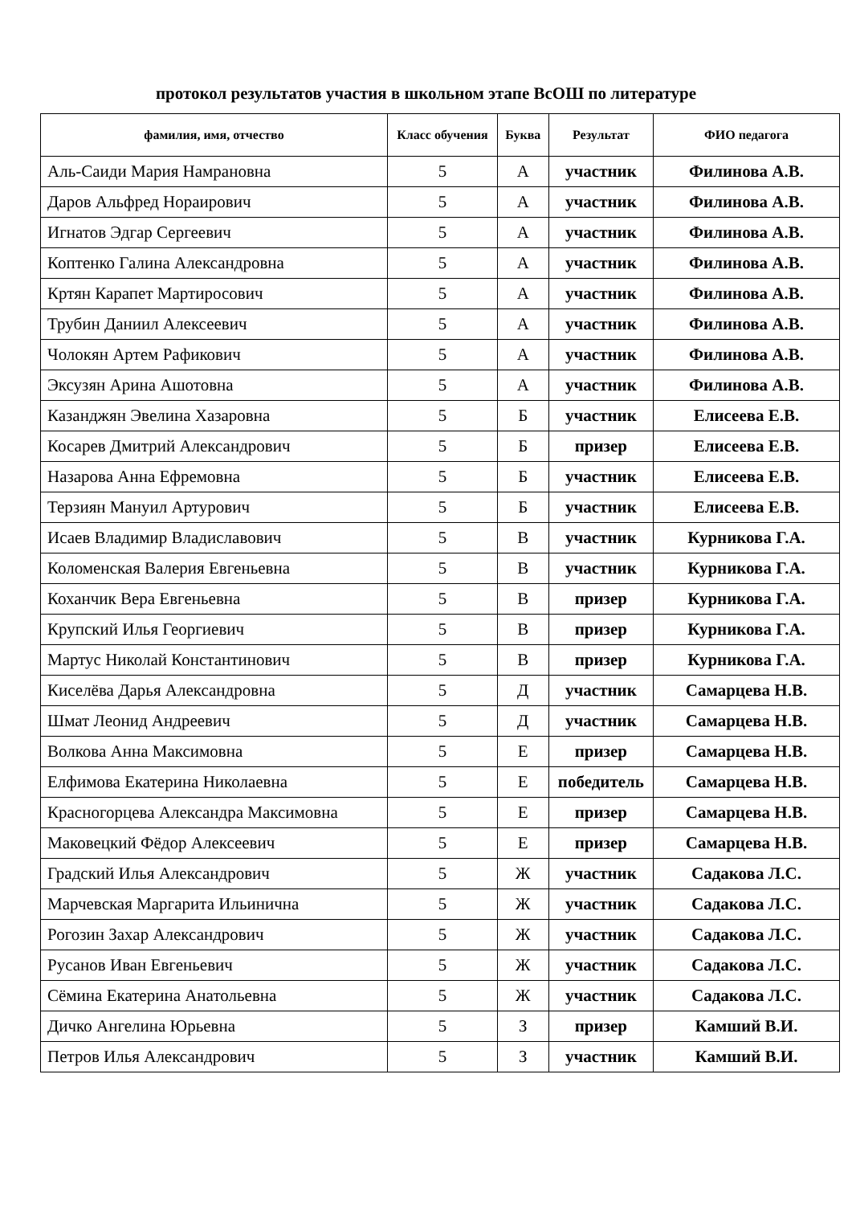протокол результатов участия в школьном этапе ВсОШ по литературе
| фамилия, имя, отчество | Класс обучения | Буква | Результат | ФИО педагога |
| --- | --- | --- | --- | --- |
| Аль-Саиди Мария Намрановна | 5 | А | участник | Филинова А.В. |
| Даров Альфред Нораирович | 5 | А | участник | Филинова А.В. |
| Игнатов Эдгар Сергеевич | 5 | А | участник | Филинова А.В. |
| Коптенко Галина Александровна | 5 | А | участник | Филинова А.В. |
| Кртян Карапет Мартиросович | 5 | А | участник | Филинова А.В. |
| Трубин Даниил Алексеевич | 5 | А | участник | Филинова А.В. |
| Чолокян Артем Рафикович | 5 | А | участник | Филинова А.В. |
| Эксузян Арина Ашотовна | 5 | А | участник | Филинова А.В. |
| Казанджян Эвелина Хазаровна | 5 | Б | участник | Елисеева Е.В. |
| Косарев Дмитрий Александрович | 5 | Б | призер | Елисеева Е.В. |
| Назарова Анна Ефремовна | 5 | Б | участник | Елисеева Е.В. |
| Терзиян Мануил Артурович | 5 | Б | участник | Елисеева Е.В. |
| Исаев Владимир Владиславович | 5 | В | участник | Курникова Г.А. |
| Коломенская Валерия Евгеньевна | 5 | В | участник | Курникова Г.А. |
| Коханчик Вера Евгеньевна | 5 | В | призер | Курникова Г.А. |
| Крупский Илья Георгиевич | 5 | В | призер | Курникова Г.А. |
| Мартус Николай Константинович | 5 | В | призер | Курникова Г.А. |
| Киселёва Дарья Александровна | 5 | Д | участник | Самарцева Н.В. |
| Шмат Леонид Андреевич | 5 | Д | участник | Самарцева Н.В. |
| Волкова Анна Максимовна | 5 | Е | призер | Самарцева Н.В. |
| Елфимова Екатерина Николаевна | 5 | Е | победитель | Самарцева Н.В. |
| Красногорцева Александра Максимовна | 5 | Е | призер | Самарцева Н.В. |
| Маковецкий Фёдор Алексеевич | 5 | Е | призер | Самарцева Н.В. |
| Градский Илья Александрович | 5 | Ж | участник | Садакова Л.С. |
| Марчевская Маргарита Ильинична | 5 | Ж | участник | Садакова Л.С. |
| Рогозин Захар Александрович | 5 | Ж | участник | Садакова Л.С. |
| Русанов Иван Евгеньевич | 5 | Ж | участник | Садакова Л.С. |
| Сёмина Екатерина Анатольевна | 5 | Ж | участник | Садакова Л.С. |
| Дичко Ангелина Юрьевна | 5 | З | призер | Камший В.И. |
| Петров Илья Александрович | 5 | З | участник | Камший В.И. |